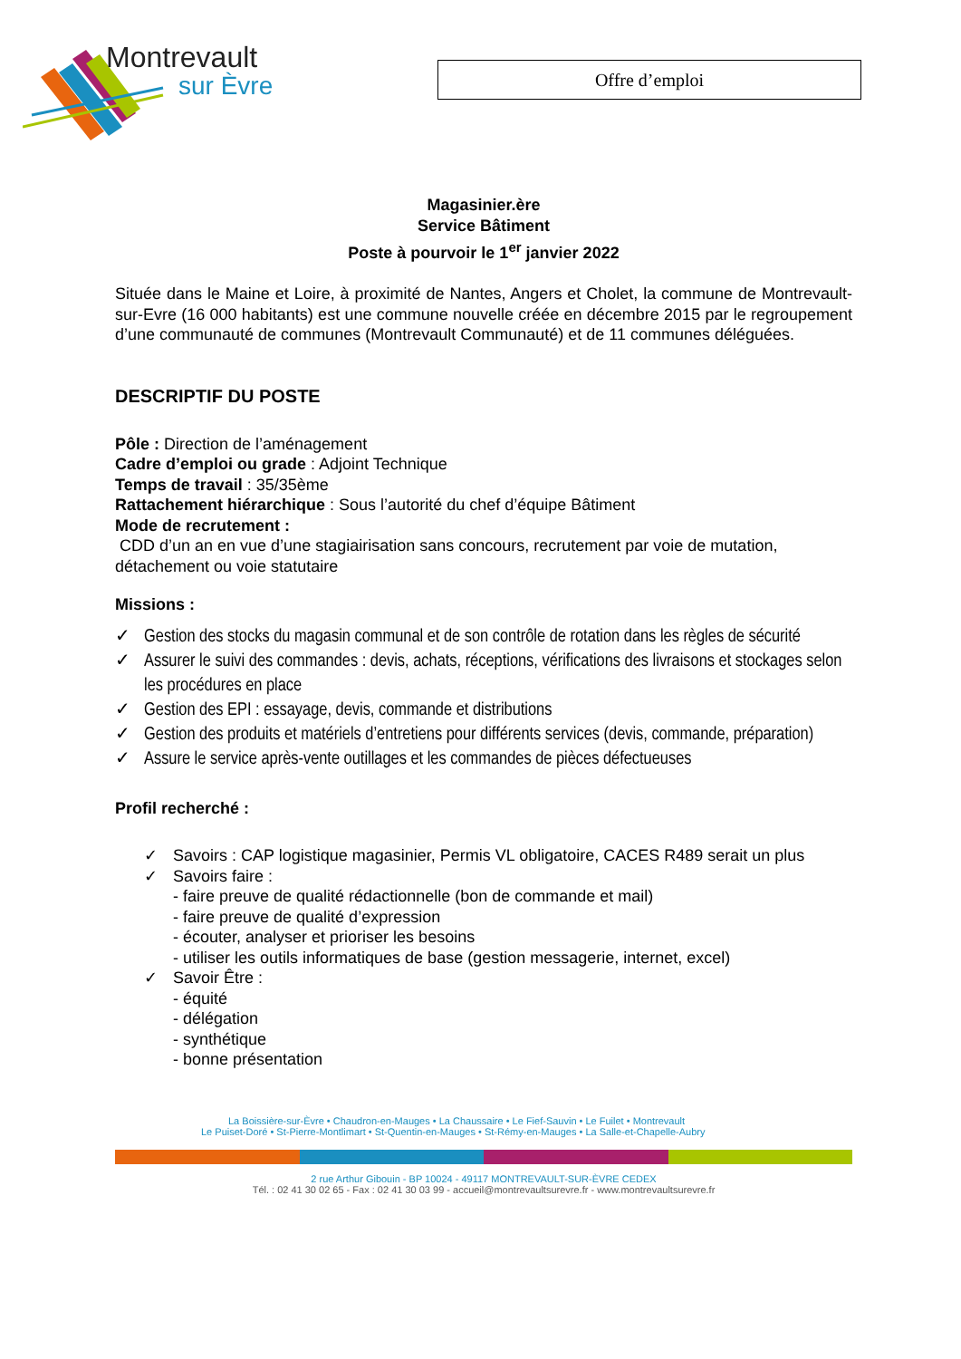Montrevault
sur Èvre
Offre d’emploi
Magasinier.ère
Service Bâtiment
Poste à pourvoir le 1<sup>er</sup> janvier 2022
Située dans le Maine et Loire, à proximité de Nantes, Angers et Cholet, la commune de Montrevault-sur-Evre (16 000 habitants) est une commune nouvelle créée en décembre 2015 par le regroupement d’une communauté de communes (Montrevault Communauté) et de 11 communes déléguées.
DESCRIPTIF DU POSTE
Pôle : Direction de l’aménagement
Cadre d’emploi ou grade : Adjoint Technique
Temps de travail : 35/35ème
Rattachement hiérarchique : Sous l’autorité du chef d’équipe Bâtiment
Mode de recrutement :
CDD d’un an en vue d’une stagiairisation sans concours, recrutement par voie de mutation, détachement ou voie statutaire
Missions :
✓ Gestion des stocks du magasin communal et de son contrôle de rotation dans les règles de sécurité
✓ Assurer le suivi des commandes : devis, achats, réceptions, vérifications des livraisons et stockages selon les procédures en place
✓ Gestion des EPI : essayage, devis, commande et distributions
✓ Gestion des produits et matériels d’entretiens pour différents services (devis, commande, préparation)
✓ Assure le service après-vente outillages et les commandes de pièces défectueuses
Profil recherché :
✓
Savoirs : CAP logistique magasinier, Permis VL obligatoire, CACES R489 serait un plus
✓
Savoirs faire :
- faire preuve de qualité rédactionnelle (bon de commande et mail)
- faire preuve de qualité d’expression
- écouter, analyser et prioriser les besoins
- utiliser les outils informatiques de base (gestion messagerie, internet, excel)
✓
Savoir Être :
- équité
- délégation
- synthétique
- bonne présentation
La Boissière-sur-Èvre • Chaudron-en-Mauges • La Chaussaire • Le Fief-Sauvin • Le Fuilet • Montrevault
Le Puiset-Doré • St-Pierre-Montlimart • St-Quentin-en-Mauges • St-Rémy-en-Mauges • La Salle-et-Chapelle-Aubry
2 rue Arthur Gibouin - BP 10024 - 49117 MONTREVAULT-SUR-ÈVRE CEDEX
Tél. : 02 41 30 02 65 - Fax : 02 41 30 03 99 - accueil@montrevaultsurevre.fr - www.montrevaultsurevre.fr